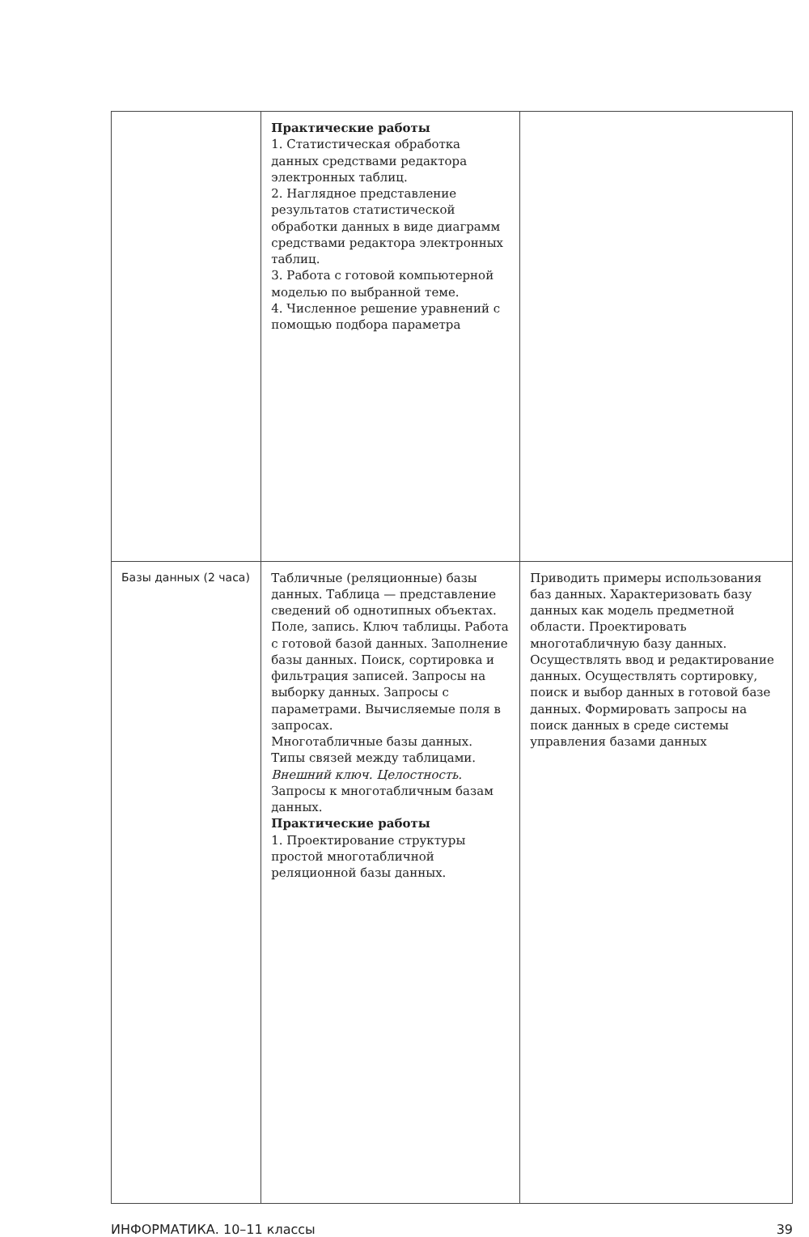| | Практические работы 1. Статистическая обработка данных средствами редактора электронных таблиц. 2. Наглядное представление результатов статистической обработки данных в виде диаграмм средствами редактора электронных таблиц. 3. Работа с готовой компьютерной моделью по выбранной теме. 4. Численное решение уравнений с помощью подбора параметра | |
| Базы данных (2 часа) | Табличные (реляционные) базы данных. Таблица — представление сведений об однотипных объектах. Поле, запись. Ключ таблицы. Работа с готовой базой данных. Заполнение базы данных. Поиск, сортировка и фильтрация записей. Запросы на выборку данных. Запросы с параметрами. Вычисляемые поля в запросах. Многотабличные базы данных. Типы связей между таблицами. Внешний ключ. Целостность. Запросы к многотабличным базам данных. Практические работы 1. Проектирование структуры простой многотабличной реляционной базы данных. | Приводить примеры использования баз данных. Характеризовать базу данных как модель предметной области. Проектировать многотабличную базу данных. Осуществлять ввод и редактирование данных. Осуществлять сортировку, поиск и выбор данных в готовой базе данных. Формировать запросы на поиск данных в среде системы управления базами данных |
ИНФОРМАТИКА. 10–11 классы 39